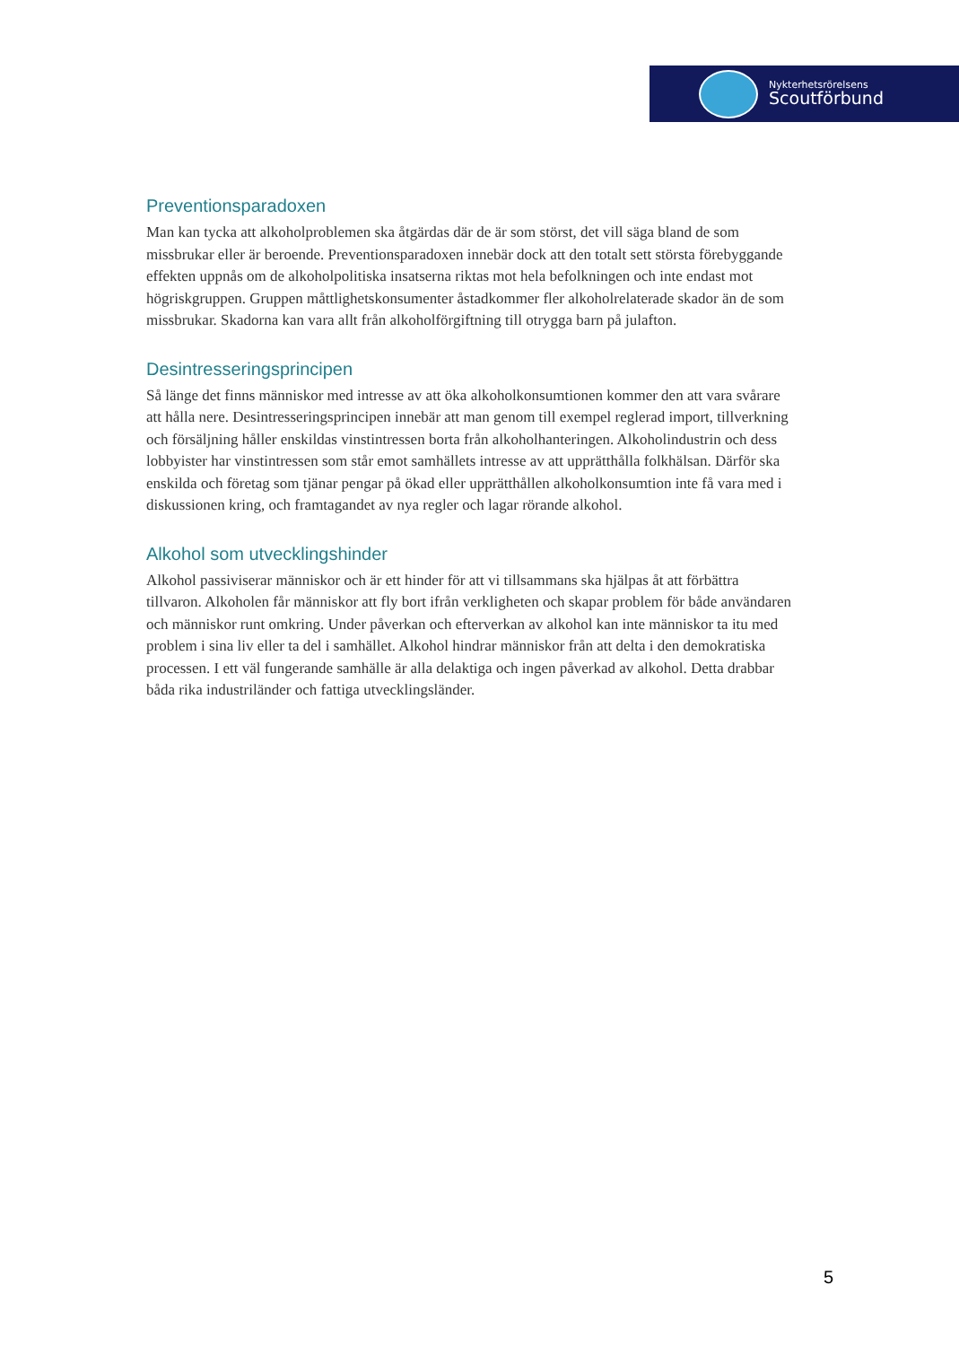Nykterhetsrörelsens
Scoutförbund
Preventionsparadoxen
Man kan tycka att alkoholproblemen ska åtgärdas där de är som störst, det vill säga bland de som missbrukar eller är beroende. Preventionsparadoxen innebär dock att den totalt sett största förebyggande effekten uppnås om de alkoholpolitiska insatserna riktas mot hela befolkningen och inte endast mot högriskgruppen. Gruppen måttlighetskonsumenter åstadkommer fler alkoholrelaterade skador än de som missbrukar. Skadorna kan vara allt från alkoholförgiftning till otrygga barn på julafton.
Desintresseringsprincipen
Så länge det finns människor med intresse av att öka alkoholkonsumtionen kommer den att vara svårare att hålla nere. Desintresseringsprincipen innebär att man genom till exempel reglerad import, tillverkning och försäljning håller enskildas vinstintressen borta från alkoholhanteringen. Alkoholindustrin och dess lobbyister har vinstintressen som står emot samhällets intresse av att upprätthålla folkhälsan. Därför ska enskilda och företag som tjänar pengar på ökad eller upprätthållen alkoholkonsumtion inte få vara med i diskussionen kring, och framtagandet av nya regler och lagar rörande alkohol.
Alkohol som utvecklingshinder
Alkohol passiviserar människor och är ett hinder för att vi tillsammans ska hjälpas åt att förbättra tillvaron. Alkoholen får människor att fly bort ifrån verkligheten och skapar problem för både användaren och människor runt omkring. Under påverkan och efterverkan av alkohol kan inte människor ta itu med problem i sina liv eller ta del i samhället. Alkohol hindrar människor från att delta i den demokratiska processen. I ett väl fungerande samhälle är alla delaktiga och ingen påverkad av alkohol. Detta drabbar båda rika industriländer och fattiga utvecklingsländer.
5